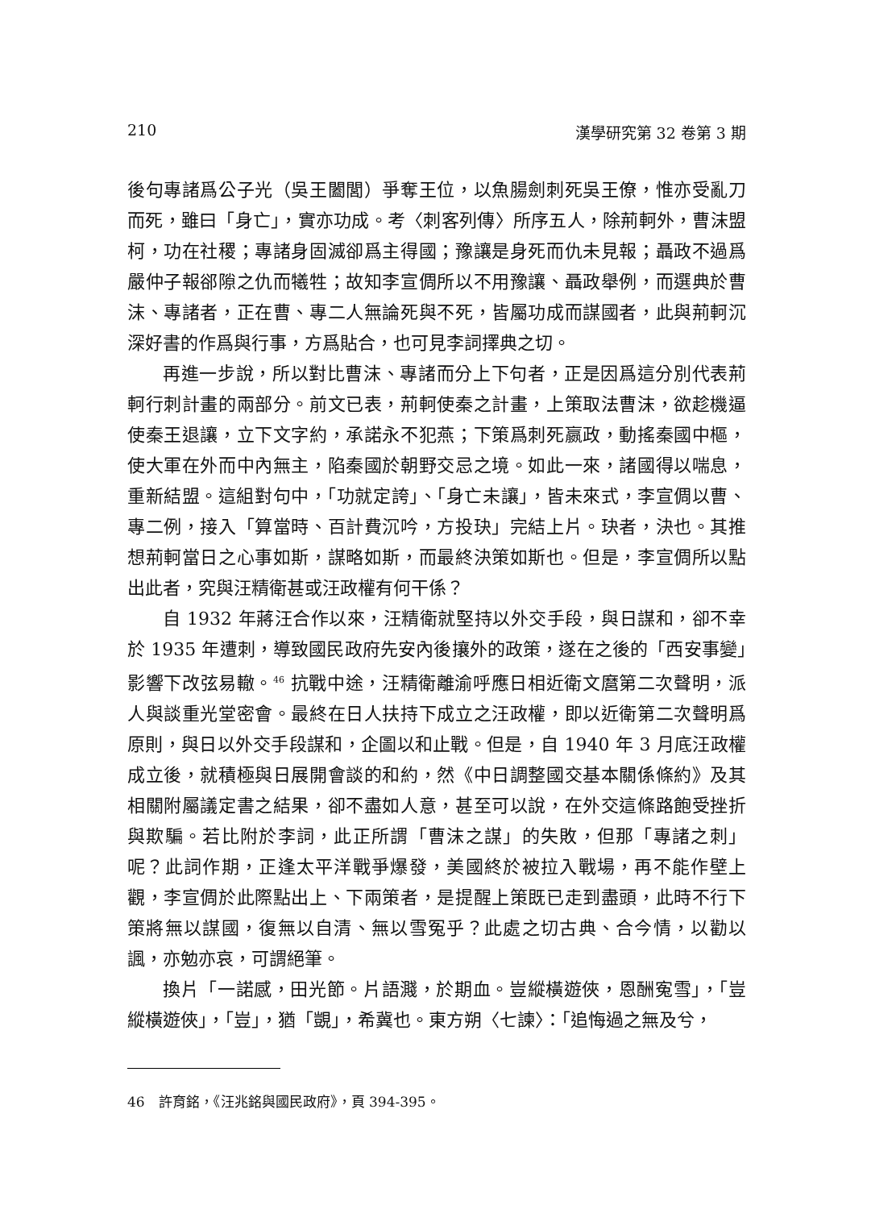210 漢學研究第 32 卷第 3 期
後句專諸爲公子光（吳王闔閭）爭奪王位，以魚腸劍刺死吳王僚，惟亦受亂刀而死，雖曰「身亡」，實亦功成。考〈刺客列傳〉所序五人，除荊軻外，曹沫盟柯，功在社稷；專諸身固滅卻爲主得國；豫讓是身死而仇未見報；聶政不過爲嚴仲子報郤隙之仇而犧牲；故知李宣倜所以不用豫讓、聶政舉例，而選典於曹沫、專諸者，正在曹、專二人無論死與不死，皆屬功成而謀國者，此與荊軻沉深好書的作爲與行事，方爲貼合，也可見李詞擇典之切。
再進一步說，所以對比曹沫、專諸而分上下句者，正是因爲這分別代表荊軻行刺計畫的兩部分。前文已表，荊軻使秦之計畫，上策取法曹沫，欲趁機逼使秦王退讓，立下文字約，承諾永不犯燕；下策爲刺死嬴政，動搖秦國中樞，使大軍在外而中內無主，陷秦國於朝野交忌之境。如此一來，諸國得以喘息，重新結盟。這組對句中，「功就定誇」、「身亡未讓」，皆未來式，李宣倜以曹、專二例，接入「算當時、百計費沉吟，方投玦」完結上片。玦者，決也。其推想荊軻當日之心事如斯，謀略如斯，而最終決策如斯也。但是，李宣倜所以點出此者，究與汪精衛甚或汪政權有何干係？
自 1932 年蔣汪合作以來，汪精衛就堅持以外交手段，與日謀和，卻不幸於 1935 年遭刺，導致國民政府先安內後攘外的政策，遂在之後的「西安事變」影響下改弦易轍。<sup>46</sup> 抗戰中途，汪精衛離渝呼應日相近衛文麿第二次聲明，派人與談重光堂密會。最終在日人扶持下成立之汪政權，即以近衛第二次聲明爲原則，與日以外交手段謀和，企圖以和止戰。但是，自 1940 年 3 月底汪政權成立後，就積極與日展開會談的和約，然《中日調整國交基本關係條約》及其相關附屬議定書之結果，卻不盡如人意，甚至可以說，在外交這條路飽受挫折與欺騙。若比附於李詞，此正所謂「曹沫之謀」的失敗，但那「專諸之刺」呢？此詞作期，正逢太平洋戰爭爆發，美國終於被拉入戰場，再不能作壁上觀，李宣倜於此際點出上、下兩策者，是提醒上策既已走到盡頭，此時不行下策將無以謀國，復無以自清、無以雪冤乎？此處之切古典、合今情，以勸以諷，亦勉亦哀，可謂絕筆。
換片「一諾感，田光節。片語濺，於期血。豈縱橫遊俠，恩酬寃雪」，「豈縱橫遊俠」，「豈」，猶「覬」，希冀也。東方朔〈七諫〉：「追悔過之無及兮，
46　許育銘，《汪兆銘與國民政府》，頁 394-395。